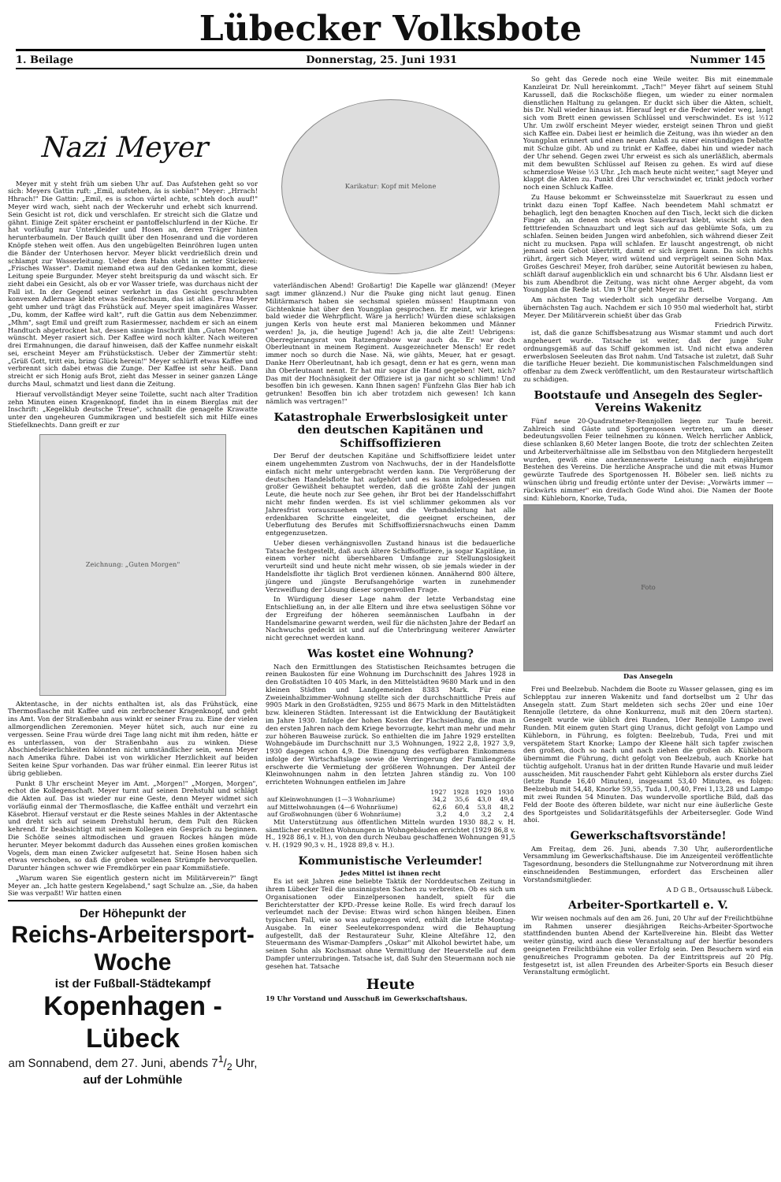Lübecker Volksbote
1. Beilage Donnerstag, 25. Juni 1931 Nummer 145
Nazi Meyer
Meyer mit y steht früh um sieben Uhr auf. Das Aufstehen geht so vor sich: Meyers Gattin ruft: „Emil, aufstehen, äs is siebän!" Meyer: „Hrrach! Hhrach!" Die Gattin: „Emil, es is schon värtel achte, schteh doch auuf!" Meyer wird wach, sieht nach der Weckeruhr und erhebt sich knurrend. Sein Gesicht ist rot, dick und verschlafen. Er streicht sich die Glatze und gähnt. Einige Zeit später erscheint er pantoffelschlurfend in der Küche. Er hat vorläufig nur Unterkleider und Hosen an, deren Träger hinten herunterbaumeln. Der Bauch quillt über den Hosenrand und die vorderen Knöpfe stehen weit offen. Aus den ungebügelten Beinröhren lugen unten die Bänder der Unterhosen hervor. Meyer blickt verdrießlich drein und schlampt zur Wasserleitung. Ueber dem Hahn steht in netter Stickerei: „Frisches Wasser". Damit niemand etwa auf den Gedanken kommt, diese Leitung speie Burgunder. Meyer steht breitspurig da und wäscht sich. Er zieht dabei ein Gesicht, als ob er vor Wasser triefe, was durchaus nicht der Fall ist. In der Gegend seiner verkehrt in das Gesicht geschraubten konvexen Adlernase klebt etwas Seifenschaum, das ist alles. Frau Meyer geht umher und trägt das Frühstück auf. Meyer speit imaginäres Wasser. „Du, komm, der Kaffee wird kalt", ruft die Gattin aus dem Nebenzimmer. „Mhm", sagt Emil und greift zum Rasiermesser, nachdem er sich an einem Handtuch abgetrocknet hat, dessen sinnige Inschrift ihm „Guten Morgen" wünscht. Meyer rasiert sich. Der Kaffee wird noch kälter. Nach weiteren drei Ermahnungen, die darauf hinweisen, daß der Kaffee nunmehr eiskalt sei, erscheint Meyer am Frühstückstisch. Ueber der Zimmertür steht: „Grüß Gott, tritt ein, bring Glück herein!" Meyer schlürft etwas Kaffee und verbrennt sich dabei etwas die Zunge. Der Kaffee ist sehr heiß. Dann streicht er sich Honig aufs Brot, zieht das Messer in seiner ganzen Länge durchs Maul, schmatzt und liest dann die Zeitung.
Hierauf vervollständigt Meyer seine Toilette, sucht nach alter Tradition zehn Minuten einen Kragenknopf, findet ihn in einem Bierglas mit der Inschrift: „Kegelklub deutsche Treue", schnallt die genagelte Krawatte unter den ungeheuren Gummikragen und bestiefelt sich mit Hilfe eines Stiefelknechts. Dann greift er zur
Zeichnung: „Guten Morgen"
Aktentasche, in der nichts enthalten ist, als das Frühstück, eine Thermosflasche mit Kaffee und ein zerbrochener Kragenknopf, und geht ins Amt. Von der Straßenbahn aus winkt er seiner Frau zu. Eine der vielen allmorgendlichen Zeremonien. Meyer hütet sich, auch nur eine zu vergessen. Seine Frau würde drei Tage lang nicht mit ihm reden, hätte er es unterlassen, von der Straßenbahn aus zu winken. Diese Abschiedsfeierlichkeiten könnten nicht umständlicher sein, wenn Meyer nach Amerika führe. Dabei ist von wirklicher Herzlichkeit auf beiden Seiten keine Spur vorhanden. Das war früher einmal. Ein leerer Ritus ist übrig geblieben.
Punkt 8 Uhr erscheint Meyer im Amt. „Morgen!" „Morgen, Morgen", echot die Kollegenschaft. Meyer turnt auf seinen Drehstuhl und schlägt die Akten auf. Das ist wieder nur eine Geste, denn Meyer widmet sich vorläufig einmal der Thermosflasche, die Kaffee enthält und verzehrt ein Käsebrot. Hierauf verstaut er die Reste seines Mahles in der Aktentasche und dreht sich auf seinem Drehstuhl herum, dem Pult den Rücken kehrend. Er beabsichtigt mit seinem Kollegen ein Gespräch zu beginnen. Die Schöße seines altmodischen und grauen Rockes hängen müde herunter. Meyer bekommt dadurch das Aussehen eines großen komischen Vogels, dem man einen Zwicker aufgesetzt hat. Seine Hosen haben sich etwas verschoben, so daß die groben wollenen Strümpfe hervorquellen. Darunter hängen schwer wie Fremdkörper ein paar Kommißstiefe.
„Warum waren Sie eigentlich gestern nicht im Militärverein?" fängt Meyer an. „Ich hatte gestern Kegelabend," sagt Schulze an. „Sie, da haben Sie was verpaßt! Wir hatten einen
Der Höhepunkt der
Reichs-Arbeitersport-Woche
ist der Fußball-Städtekampf
Kopenhagen - Lübeck
am Sonnabend, dem 27. Juni, abends 71/2 Uhr,
auf der Lohmühle
Karikatur: Kopf mit Melone
vaterländischen Abend! Großartig! Die Kapelle war glänzend! (Meyer sagt immer glänzend.) Nur die Pauke ging nicht laut genug. Einen Militärmarsch haben sie sechsmal spielen müssen! Hauptmann von Gichtenknie hat über den Youngplan gesprochen. Er meint, wir kriegen bald wieder die Wehrpflicht. Wäre ja herrlich! Würden diese schlaksigen jungen Kerls von heute erst mal Manieren bekommen und Männer werden! Ja, ja, die heutige Jugend! Ach ja, die alte Zeit! Uebrigens: Oberregierungsrat von Ratzengrabow war auch da. Er war doch Oberleutnant in meinem Regiment. Ausgezeichneter Mensch! Er redet immer noch so durch die Nase. Nä, wie gähts, Meuer, hat er gesagt. Danke Herr Oberleutnant, hab ich gesagt, denn er hat es gern, wenn man ihn Oberleutnant nennt. Er hat mir sogar die Hand gegeben! Nett, nich? Das mit der Hochnäsigkeit der Offiziere ist ja gar nicht so schlimm! Und besoffen bin ich gewesen. Kann Ihnen sagen! Fünfzehn Glas Bier hab ich getrunken! Besoffen bin ich aber trotzdem nich gewesen! Ich kann nämlich was vertragen!"
Katastrophale Erwerbslosigkeit unter den deutschen Kapitänen und Schiffsoffizieren
Der Beruf der deutschen Kapitäne und Schiffsoffiziere leidet unter einem ungehemmten Zustrom von Nachwuchs, der in der Handelsflotte einfach nicht mehr untergebracht werden kann. Die Vergrößerung der deutschen Handelsflotte hat aufgehört und es kann infolgedessen mit großer Gewißheit behauptet werden, daß die größte Zahl der jungen Leute, die heute noch zur See gehen, ihr Brot bei der Handelsschiffahrt nicht mehr finden werden. Es ist viel schlimmer gekommen als vor Jahresfrist vorauszusehen war, und die Verbandsleitung hat alle erdenkbaren Schritte eingeleitet, die geeignet erscheinen, der Ueberflutung des Berufes mit Schiffsoffiziersnachwuchs einen Damm entgegenzusetzen.
Ueber diesen verhängnisvollen Zustand hinaus ist die bedauerliche Tatsache festgestellt, daß auch ältere Schiffsoffiziere, ja sogar Kapitäne, in einem vorher nicht übersehbaren Umfange zur Stellungslosigkeit verurteilt sind und heute nicht mehr wissen, ob sie jemals wieder in der Handelsflotte ihr täglich Brot verdienen können. Annähernd 800 ältere, jüngere und jüngste Berufsangehörige warten in zunehmender Verzweiflung der Lösung dieser sorgenvollen Frage.
In Würdigung dieser Lage nahm der letzte Verbandstag eine Entschließung an, in der alle Eltern und ihre etwa seelustigen Söhne vor der Ergreifung der höheren seemännischen Laufbahn in der Handelsmarine gewarnt werden, weil für die nächsten Jahre der Bedarf an Nachwuchs gedeckt ist und auf die Unterbringung weiterer Anwärter nicht gerechnet werden kann.
Was kostet eine Wohnung?
Nach den Ermittlungen des Statistischen Reichsamtes betrugen die reinen Baukosten für eine Wohnung im Durchschnitt des Jahres 1928 in den Großstädten 10 405 Mark, in den Mittelstädten 9680 Mark und in den kleinen Städten und Landgemeinden 8383 Mark. Für eine Zweieinhalbzimmer-Wohnung stellte sich der durchschnittliche Preis auf 9905 Mark in den Großstädten, 9255 und 8675 Mark in den Mittelstädten bzw. kleineren Städten. Interessant ist die Entwicklung der Bautätigkeit im Jahre 1930. Infolge der hohen Kosten der Flachsiedlung, die man in den ersten Jahren nach dem Kriege bevorzugte, kehrt man mehr und mehr zur höheren Bauweise zurück. So enthielten die im Jahre 1929 erstellten Wohngebäude im Durchschnitt nur 3,5 Wohnungen, 1922 2,8, 1927 3,9, 1930 dagegen schon 4,9. Die Einengung des verfügbaren Einkommens infolge der Wirtschaftslage sowie die Verringerung der Familiengröße erschwerte die Vermietung der größeren Wohnungen. Der Anteil der Kleinwohnungen nahm in den letzten Jahren ständig zu. Von 100 errichteten Wohnungen entfielen im Jahre
| | 1927 | 1928 | 1929 | 1930 |
| --- | --- | --- | --- | --- |
| auf Kleinwohnungen (1—3 Wohnräume) | 34,2 | 35,6 | 43,0 | 49,4 |
| auf Mittelwohnungen (4—6 Wohnräume) | 62,6 | 60,4 | 53,8 | 48,2 |
| auf Großwohnungen (über 6 Wohnräume) | 3,2 | 4,0 | 3,2 | 2,4 |
Mit Unterstützung aus öffentlichen Mitteln wurden 1930 88,2 v. H. sämtlicher erstellten Wohnungen in Wohngebäuden errichtet (1929 86,8 v. H., 1928 86,1 v. H.), von den durch Neubau geschaffenen Wohnungen 91,5 v. H. (1929 90,3 v. H., 1928 89,8 v. H.).
Kommunistische Verleumder!
Jedes Mittel ist ihnen recht
Es ist seit Jahren eine beliebte Taktik der Norddeutschen Zeitung in ihrem Lübecker Teil die unsinnigsten Sachen zu verbreiten. Ob es sich um Organisationen oder Einzelpersonen handelt, spielt für die Berichterstatter der KPD.-Presse keine Rolle. Es wird frech darauf los verleumdet nach der Devise: Etwas wird schon hängen bleiben. Einen typischen Fall, wie so was aufgezogen wird, enthält die letzte Montag-Ausgabe. In einer Seeleutekorrespondenz wird die Behauptung aufgestellt, daß der Restaurateur Suhr, Kleine Altefähre 12, den Steuermann des Wismar-Dampfers „Oskar" mit Alkohol bewirtet habe, um seinen Sohn als Kochsmaat ohne Vermittlung der Heuerstelle auf dem Dampfer unterzubringen. Tatsache ist, daß Suhr den Steuermann noch nie gesehen hat. Tatsache
Heute
19 Uhr Vorstand und Ausschuß im Gewerkschaftshaus.
So geht das Gerede noch eine Weile weiter. Bis mit einemmale Kanzleirat Dr. Null hereinkommt. „Tach!" Meyer fährt auf seinem Stuhl Karussell, daß die Rockschöße fliegen, um wieder zu einer normalen dienstlichen Haltung zu gelangen. Er duckt sich über die Akten, schielt, bis Dr. Null wieder hinaus ist. Hierauf legt er die Feder wieder weg, langt sich vom Brett einen gewissen Schlüssel und verschwindet. Es ist ½12 Uhr. Um zwölf erscheint Meyer wieder, ersteigt seinen Thron und gießt sich Kaffee ein. Dabei liest er heimlich die Zeitung, was ihn wieder an den Youngplan erinnert und einen neuen Anlaß zu einer einstündigen Debatte mit Schulze gibt. Ab und zu trinkt er Kaffee, dabei hin und wieder nach der Uhr sehend. Gegen zwei Uhr erweist es sich als unerläßlich, abermals mit dem bewußten Schlüssel auf Reisen zu gehen. Es wird auf diese schmerzlose Weise ½3 Uhr. „Ich mach heute nicht weiter," sagt Meyer und klappt die Akten zu. Punkt drei Uhr verschwindet er, trinkt jedoch vorher noch einen Schluck Kaffee.
Zu Hause bekommt er Schweinsstelze mit Sauerkraut zu essen und trinkt dazu einen Topf Kaffee. Nach beendetem Mahl schmatzt er behaglich, legt den benagten Knochen auf den Tisch, leckt sich die dicken Finger ab, an denen noch etwas Sauerkraut klebt, wischt sich den fetttriefenden Schnauzbart und legt sich auf das geblümte Sofa, um zu schlafen. Seinen beiden Jungen wird anbefohlen, sich während dieser Zeit nicht zu mucksen. Papa will schlafen. Er lauscht angestrengt, ob nicht jemand sein Gebot übertritt, damit er sich ärgern kann. Da sich nichts rührt, ärgert sich Meyer, wird wütend und verprügelt seinen Sohn Max. Großes Geschrei! Meyer, froh darüber, seine Autorität bewiesen zu haben, schläft darauf augenblicklich ein und schnarcht bis 6 Uhr. Alsdann liest er bis zum Abendbrot die Zeitung, was nicht ohne Aerger abgeht, da vom Youngplan die Rede ist. Um 9 Uhr geht Meyer zu Bett.
Am nächsten Tag wiederholt sich ungefähr derselbe Vorgang. Am übernächsten Tag auch. Nachdem er sich 10 950 mal wiederholt hat, stirbt Meyer. Der Militärverein schießt über das Grab
Friedrich Pirwitz.
ist, daß die ganze Schiffsbesatzung aus Wismar stammt und auch dort angeheuert wurde. Tatsache ist weiter, daß der junge Suhr ordnungsgemäß auf das Schiff gekommen ist. Und nicht etwa anderen erwerbslosen Seeleuten das Brot nahm. Und Tatsache ist zuletzt, daß Suhr die tarifliche Heuer bezieht. Die kommunistischen Falschmeldungen sind offenbar zu dem Zweck veröffentlicht, um den Restaurateur wirtschaftlich zu schädigen.
Bootstaufe und Ansegeln des Segler-Vereins Wakenitz
Fünf neue 20-Quadratmeter-Rennjollen liegen zur Taufe bereit. Zahlreich sind Gäste und Sportgenossen vertreten, um an dieser bedeutungsvollen Feier teilnehmen zu können. Welch herrlicher Anblick, diese schlanken 8,60 Meter langen Boote, die trotz der schlechten Zeiten und Arbeiterverhältnisse alle im Selbstbau von den Mitgliedern hergestellt wurden, gewiß eine anerkennenswerte Leistung nach einjährigem Bestehen des Vereins. Die herzliche Ansprache und die mit etwas Humor gewürzte Tauf­rede des Sportgenossen H. Böbeler sen. ließ nichts zu wünschen übrig und freudig ertönte unter der Devise: „Vorwärts immer — rückwärts nimmer" ein dreifach Gode Wind ahoi. Die Namen der Boote sind: Kühleborn, Knorke, Tuda,
Foto
Das Ansegeln
Frei und Beelzebub. Nachdem die Boote zu Wasser gelassen, ging es im Schlepptau zur inneren Wakenitz und fand dortselbst um 2 Uhr das Ansegeln statt. Zum Start meldeten sich sechs 20er und eine 10er Rennjolle (letztere, da ohne Konkurrenz, muß mit den 20ern starten). Gesegelt wurde wie üblich drei Runden, 10er Rennjolle Lampo zwei Runden. Mit einem guten Start ging Uranus, dicht gefolgt von Lampo und Kühleborn, in Führung, es folgten: Beelzebub, Tuda, Frei und mit verspätetem Start Knorke; Lampo der Kleene hält sich tapfer zwischen den großen, doch so nach und nach ziehen die großen ab. Kühleborn übernimmt die Führung, dicht gefolgt von Beelzebub, auch Knorke hat tüchtig aufgeholt. Uranus hat in der dritten Runde Havarie und muß leider ausscheiden. Mit rauschender Fahrt geht Kühleborn als erster durchs Ziel (letzte Runde 16,40 Minuten), insgesamt 53,40 Minuten, es folgen: Beelzebub mit 54,48, Knorke 59,55, Tuda 1,00,40, Frei 1,13,28 und Lampo mit zwei Runden 54 Minuten. Das wundervolle sportliche Bild, daß das Feld der Boote des öfteren bildete, war nicht nur eine äußerliche Geste des Sportgeistes und Solidaritätsgefühls der Arbeitersegler. Gode Wind ahoi.
Gewerkschaftsvorstände!
Am Freitag, dem 26. Juni, abends 7.30 Uhr, außerordentliche Versammlung im Gewerkschaftshause. Die im Anzeigenteil veröffentlichte Tagesordnung, besonders die Stellungnahme zur Notverordnung mit ihren einschneidenden Bestimmungen, erfordert das Erscheinen aller Vorstandsmitglieder.
A D G B., Ortsausschuß Lübeck.
Arbeiter-Sportkartell e. V.
Wir weisen nochmals auf den am 26. Juni, 20 Uhr auf der Freilichtbühne im Rahmen unserer diesjährigen Reichs-Arbeiter-Sportwoche stattfindenden bunten Abend der Kartellvereine hin. Bleibt das Wetter weiter günstig, wird auch diese Veranstaltung auf der hierfür besonders geeigneten Freilichtbühne ein voller Erfolg sein. Den Besuchern wird ein genußreiches Programm geboten. Da der Eintrittspreis auf 20 Pfg. festgesetzt ist, ist allen Freunden des Arbeiter-Sports ein Besuch dieser Veranstaltung ermöglicht.